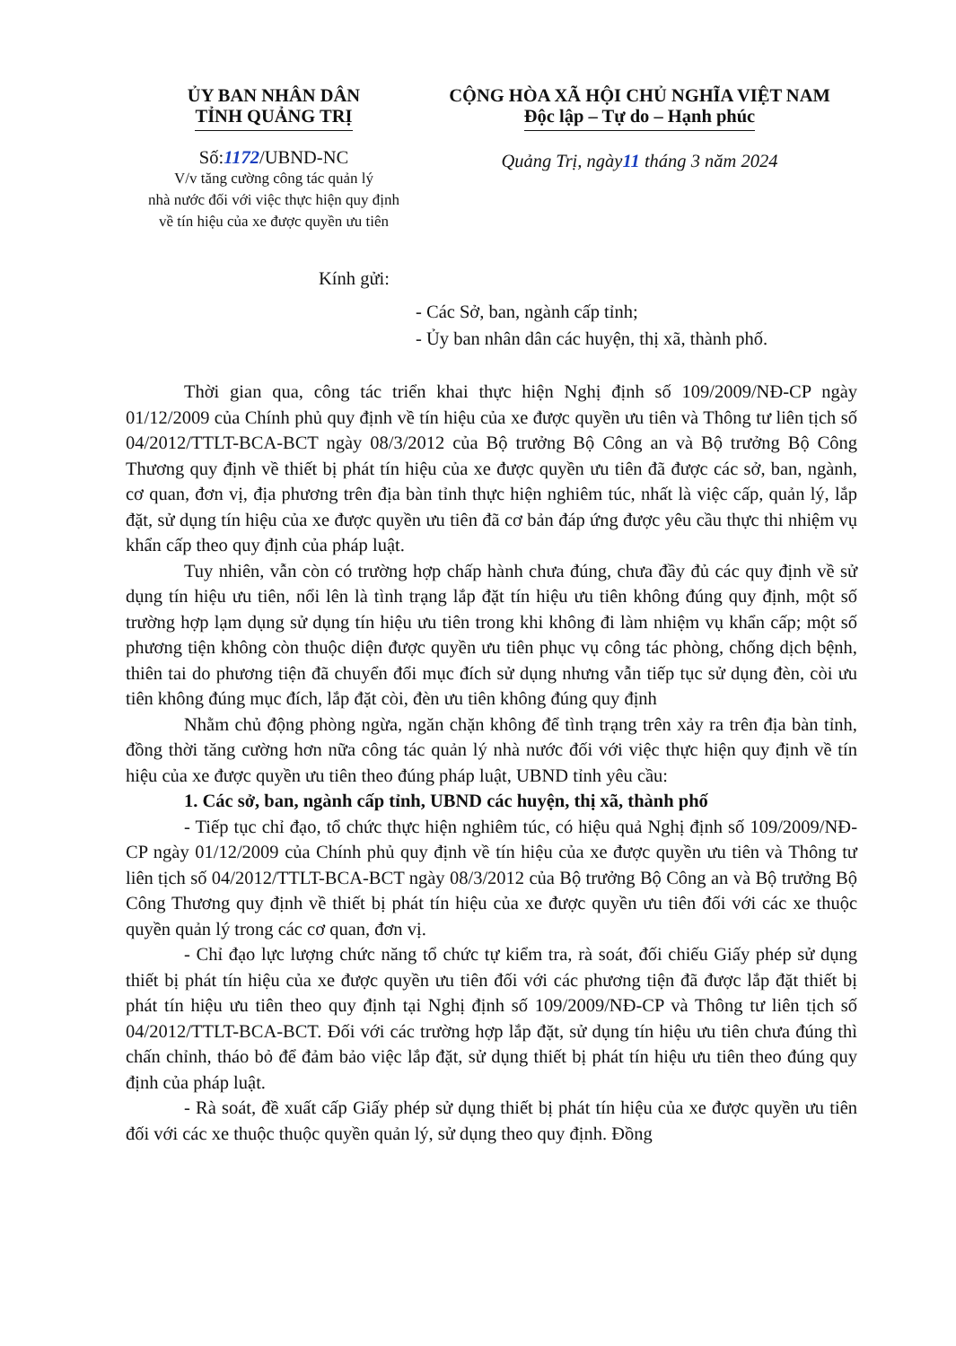ỦY BAN NHÂN DÂN
TỈNH QUẢNG TRỊ
Số:1172/UBND-NC
V/v tăng cường công tác quản lý
nhà nước đối với việc thực hiện quy định
về tín hiệu của xe được quyền ưu tiên
CỘNG HÒA XÃ HỘI CHỦ NGHĨA VIỆT NAM
Độc lập – Tự do – Hạnh phúc
Quảng Trị, ngày11 tháng 3 năm 2024
Kính gửi:
- Các Sở, ban, ngành cấp tỉnh;
- Ủy ban nhân dân các huyện, thị xã, thành phố.
Thời gian qua, công tác triển khai thực hiện Nghị định số 109/2009/NĐ-CP ngày 01/12/2009 của Chính phủ quy định về tín hiệu của xe được quyền ưu tiên và Thông tư liên tịch số 04/2012/TTLT-BCA-BCT ngày 08/3/2012 của Bộ trưởng Bộ Công an và Bộ trưởng Bộ Công Thương quy định về thiết bị phát tín hiệu của xe được quyền ưu tiên đã được các sở, ban, ngành, cơ quan, đơn vị, địa phương trên địa bàn tỉnh thực hiện nghiêm túc, nhất là việc cấp, quản lý, lắp đặt, sử dụng tín hiệu của xe được quyền ưu tiên đã cơ bản đáp ứng được yêu cầu thực thi nhiệm vụ khẩn cấp theo quy định của pháp luật.
Tuy nhiên, vẫn còn có trường hợp chấp hành chưa đúng, chưa đầy đủ các quy định về sử dụng tín hiệu ưu tiên, nổi lên là tình trạng lắp đặt tín hiệu ưu tiên không đúng quy định, một số trường hợp lạm dụng sử dụng tín hiệu ưu tiên trong khi không đi làm nhiệm vụ khẩn cấp; một số phương tiện không còn thuộc diện được quyền ưu tiên phục vụ công tác phòng, chống dịch bệnh, thiên tai do phương tiện đã chuyển đổi mục đích sử dụng nhưng vẫn tiếp tục sử dụng đèn, còi ưu tiên không đúng mục đích, lắp đặt còi, đèn ưu tiên không đúng quy định
Nhằm chủ động phòng ngừa, ngăn chặn không để tình trạng trên xảy ra trên địa bàn tỉnh, đồng thời tăng cường hơn nữa công tác quản lý nhà nước đối với việc thực hiện quy định về tín hiệu của xe được quyền ưu tiên theo đúng pháp luật, UBND tỉnh yêu cầu:
1. Các sở, ban, ngành cấp tỉnh, UBND các huyện, thị xã, thành phố
- Tiếp tục chỉ đạo, tổ chức thực hiện nghiêm túc, có hiệu quả Nghị định số 109/2009/NĐ-CP ngày 01/12/2009 của Chính phủ quy định về tín hiệu của xe được quyền ưu tiên và Thông tư liên tịch số 04/2012/TTLT-BCA-BCT ngày 08/3/2012 của Bộ trưởng Bộ Công an và Bộ trưởng Bộ Công Thương quy định về thiết bị phát tín hiệu của xe được quyền ưu tiên đối với các xe thuộc quyền quản lý trong các cơ quan, đơn vị.
- Chỉ đạo lực lượng chức năng tổ chức tự kiểm tra, rà soát, đối chiếu Giấy phép sử dụng thiết bị phát tín hiệu của xe được quyền ưu tiên đối với các phương tiện đã được lắp đặt thiết bị phát tín hiệu ưu tiên theo quy định tại Nghị định số 109/2009/NĐ-CP và Thông tư liên tịch số 04/2012/TTLT-BCA-BCT. Đối với các trường hợp lắp đặt, sử dụng tín hiệu ưu tiên chưa đúng thì chấn chỉnh, tháo bỏ để đảm bảo việc lắp đặt, sử dụng thiết bị phát tín hiệu ưu tiên theo đúng quy định của pháp luật.
- Rà soát, đề xuất cấp Giấy phép sử dụng thiết bị phát tín hiệu của xe được quyền ưu tiên đối với các xe thuộc thuộc quyền quản lý, sử dụng theo quy định. Đồng